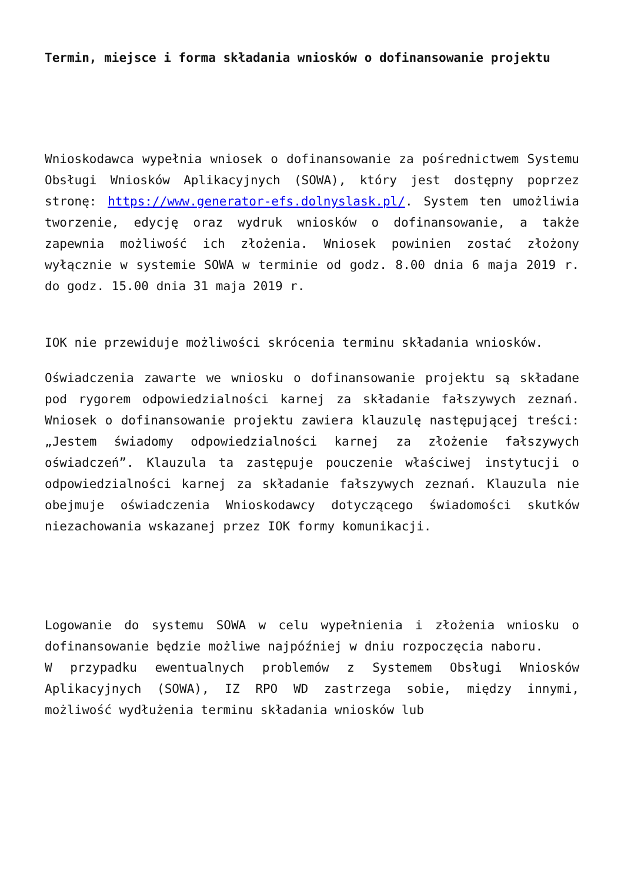Termin, miejsce i forma składania wniosków o dofinansowanie projektu
Wnioskodawca wypełnia wniosek o dofinansowanie za pośrednictwem Systemu Obsługi Wniosków Aplikacyjnych (SOWA), który jest dostępny poprzez stronę: https://www.generator-efs.dolnyslask.pl/. System ten umożliwia tworzenie, edycję oraz wydruk wniosków o dofinansowanie, a także zapewnia możliwość ich złożenia. Wniosek powinien zostać złożony wyłącznie w systemie SOWA w terminie od godz. 8.00 dnia 6 maja 2019 r. do godz. 15.00 dnia 31 maja 2019 r.
IOK nie przewiduje możliwości skrócenia terminu składania wniosków.
Oświadczenia zawarte we wniosku o dofinansowanie projektu są składane pod rygorem odpowiedzialności karnej za składanie fałszywych zeznań. Wniosek o dofinansowanie projektu zawiera klauzulę następującej treści: „Jestem świadomy odpowiedzialności karnej za złożenie fałszywych oświadczeń”. Klauzula ta zastępuje pouczenie właściwej instytucji o odpowiedzialności karnej za składanie fałszywych zeznań. Klauzula nie obejmuje oświadczenia Wnioskodawcy dotyczącego świadomości skutków niezachowania wskazanej przez IOK formy komunikacji.
Logowanie do systemu SOWA w celu wypełnienia i złożenia wniosku o dofinansowanie będzie możliwe najpóźniej w dniu rozpoczęcia naboru.
W przypadku ewentualnych problemów z Systemem Obsługi Wniosków Aplikacyjnych (SOWA), IZ RPO WD zastrzega sobie, między innymi, możliwość wydłużenia terminu składania wniosków lub